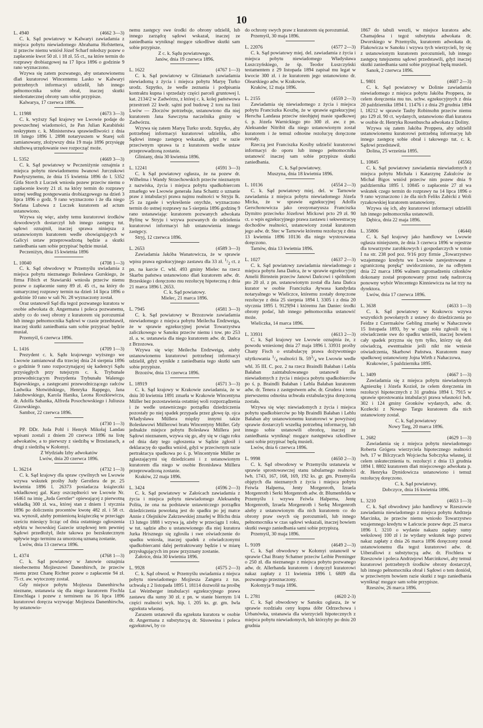10
L. 4940 (4662 3—3)
C. k. Sąd powiatowy w Kalwaryi zawiadamia z miejsca pobytu niewiadomego Abrahama Hofstettera, iż przeciw niemu wniósł Józef Scharf młodszy pozew o zapłacenie kwot 50 zł. i 18 zł. 55 ct., na które termin do rozprawy drobiazgowej na 17 lipca 1896 o godzinie 9 rano wyznaczono.
Wzywa się zatem pozwanego, aby ustanowionemu dlań kuratorowi Wincentemu Lasko w Kalwaryi potrzebnych informacyi udzielił, lub innego pełnomocnika sobie obrał, inaczej skutki niedostatecznej obrony sam sobie przypisze.
Kalwarya, 17 czerwca 1896.
L. 11988 (4673 3—3)
C. k. wyższy Sąd krajowy we Lwowie podaje do powszechnej wiadomości, że Pan Julian Karabiński reskryptem c. k. Ministerstwa sprawiedliwości z dnia 18 lutego 1896 l. 2898 notaryuszem w Starej soli zamianowany, złożywszy dnia 19 maja 1896 przysięgę służbową urzędowanie swe rozpocząć może.
L. 5352 (4669 3—3)
C. k. Sąd powiatowy w Peczeniżynie oznajmia z miejsca pobytu niewiadomemu Iwanowi Jurczukowi Pawłyszynemu, że dnia 15 kwietnia 1896 do l. 5352 Gitla Storch z Luczek wniosła pozew przeciw niemu o zapłacenie kwoty 21 zł. na który termin do rozprawy ustnej według postępowania drobiazgowego na dzień 3 lipca 1896 o godz. 9 rano wyznaczono i że dla niego Stefana Lubowa z Luczek kuratorem ad actum ustanowiono.
Wzywa się więc, ażeby temu kuratorowi środków dowodowych dostarczył lub innego zastępcę tut. sądowi oznajmił, inaczej sprawa niniejsza z ustanowionym kuratorem wedle obowiązujących w Galicyi ustaw przeprowadzoną będzie a skutki zaniedbania sam sobie przypisać będzie musiał.
Peczeniżyn, dnia 15 kwietnia 1896
L. 10040 (4708 1—3)
C. k. Sąd obwodowy w Przemyślu uwiadamia z miejsca pobytu nieznanego Bolesława Gurskiego, że firma Fibich et Stawiarski wniosła przeciw niemu pozew o zapłacenie sumy 89 zł. 45 ct., na który do sumarycznej rozprawy termin na dzień 14 lipca 1896 o godzinie 10 rano w sali Nr. 28 wyznaczony został.
Oraz ustanowił Sąd dla tegoż pozwanego kuratora w osobie adwokata dr. Angermana i poleca pozwanemu, ażeby co do swej obrony z kuratorem się porozumiał lub innego pełnomocnika Sądowi w czasie przedstawił, inaczej skutki zaniedbania sam sobie przypisać będzie musiał.
Przemyśl, 6 czerwca 1896.
L. 1416 (4709 1—3)
Prezydent c. k. Sądu krajowego wyższego we Lwowie zamianował dla trzeciej dnia 24 sierpnia 1896 o godzinie 9 rano rozpoczynającej się kadencyi Sądu przysięgłych przy tutejszym c. k. Trybunale przewodniczącym Prezydenta Trybunału Walerego Bajewskiego, a zastępcami przewodniczącego radców Ludwika Słotwińskiego, Henryka Rappego, Jana Jakubowskiego, Karola Hanika, Leona Roszkiewicza, dr. Adolfa Sahanka, Alfreda Posochowskiego i Juliusza Gizowskiego.
Sambor, 22 czerwca 1896.
(4730 1—3)
PP. DDr. Juda Pohl i Henryk Mikołaj Landau wpisani zostali z dniem 20 czerwca 1896 na listę adwokatów, a to pierwszy z siedzibą w Brzeżanach, a drugi z siedzibą w Kołomyi.
Z Wydziału Izby adwokatów
Lwów, dnia 20 czerwca 1896.
L. 36214 (4732 1—3)
C. k. Sąd krajowy dla spraw cywilnych we Lwowie wzywa wskutek prośby Judy Gerstlera de pr. 25 kwietnia 1896 l. 26373 posiadacza książeczki wkładkowej gal. Kasy oszczędności we Lwowie Nr. 16461 na imię „Juda Gerstler“ opiewającej z pierwotną wkładką 300 zł. wa., której stan z dniem 1 stycznia 1896 po doliczeniu procentów kwotę 482 zł. i 58 ct. wa. wynosił, ażeby pomienioną książeczkę w przeciągu sześciu miesięcy licząc od dnia ostatniego ogłoszenia edyktu w lwowskiej Gazecie urzędowej tem pewniej Sądowi przedłożył, ileże takowa po bezskutecznym upływie tego terminu za umorzoną uznaną zostanie.
Lwów, dnia 13 czerwca 1896.
L. 4374 (4768 1—3)
C. k. Sąd powiatowy w Janowie oznajmia nieobecnemu Mojżeszowi Danenhirsch, że przeciw niemu przez Chanę Richter pozew o zapłacenie 94 zł. 75 ct. aw. wytoczony został.
Gdy miejsce pobytu Mojżesza Danenhirscha nieznane, ustanawia się dla niego kuratorem Fischla Einschlaga i pozew z terminem na 16 lipca 1896 kuratorowi doręcza wzywając Mojżesza Danenhirscha, by ustanowio-
nemu zastępcy swe środki do obrony udzielił, lub innego zarządcę sądowi wskazał, inaczej ze zaniedbania wyniknąć mogące szkodliwe skutki sam sobie przypisze.
Z c. k. Sądu powiatowego.
Janów, dnia 19 czerwca 1896.
L. 1622 (4767 1—3)
C. k. Sąd powiatowy w Glinianach zawiadamia niewiadomą z życia i miejsca pobytu Maryę Turko urodz. Szpytko, że wedle zeznania i podpisania kontraktu kupna i sprzedaży części parceli gruntowej l. kat. 2134/2 w Zadwórzu, z której c. k. kolej państwowa przestrzeń 22 kwdr. sążni pod budowę 2 toru na linii Lwów — Złoczów potrzebuje, ustanowiono dla niej kuratorem Jana Sawczyna naczelnika gminy w Zadwórzu.
Wzywa się zatem Maryę Turko urodz. Szpytko, aby potrzebnej informacyi kuratorowi udzieliła, albo Sądowi innego zastępcę wskazała, gdyż w razie przeciwnym sprawa ta z kuratorem wedle ustaw przeprowadzoną zostanie.
Gliniany, dnia 30 kwietnia 1896.
L. 12241 (4591 3—3)
C. k Sąd powiatowy ogłasza, że na pozew dr. Wilhelma i Wandy Strzechowskich przeciw nieznanym z nazwiska, życia i miejsca pobytu spadkobiercom zmarłego we Lwowie generała Jana Schantz o uznanie praw z intabulacyi prawa najmu realności w Stryju lk. 25 za zgasłe i wykreślenie onychże, wyznaczono termin do ustnej rozprawy na 5 sierpnia 1896 godzinę 9 rano ustanawiając kuratorem pozwanych adwokata Bylinę w Stryju i wzywa pozwanych do udzielenia kuratorowi informacyi lub ustanowienia innego zastępcy.
Stryj, 12 czerwca 1896.
L. 2653 (4589 3—3)
Zawiadamia Jakóba Wanatowicza, że w sprawie wpisu prawa egzekucyjnego zastawu dla 33 zł. 1/2 ct. z pn. na karcie C. whl. 493 gminy Mielec na rzecz Skarbu państwa ustanowiono dlań kuratorem adw. dr. Brzeskiego i doręczono mu rezolucyę hipoteczną z dnia 21 marca 1896 l. 2653.
C. k. Sąd powiatowy.
Mielec, 21 marca 1896.
L. 7945 (4581 3—3)
C. k. Sąd powiatowy w Brzozowie zawiadamia niewiadomego z miejsca pobytu Meilecha Endzweiga, że w sprawie egzekucyjnej powiat Towarzystwa zaliczkowego w Sanoku przeciw niemu i tow. pto 253 zł. a. w. ustanawia dla niego kuratorem adw. dr. Dańca z Brzozowa.
Wzywa się więc Meilecha Endzweiga, ażeby ustanowionemu kuratorowi potrzebnej informacyi udzielił, gdyż wynikłe z zaniedbania tego skutki sam sobie przypisze.
Brzozów, dnia 13 czerwca 1896.
L. 18919 (4571 3—3)
C. k. Sąd krajowy w Krakowie zawiadamia, że w dniu 30 kwietnia 1891 zmarła w Krakowie Wincentyna Müller bez pozostawienia ostatniej woli rozporządzenia i że wedle ustawniczego porządku dziedziczenia pozostały po niej spadek przypada przez głowę śp. ojca Władysława Müllera między innymi także Bolesławowi Müllerowi bratu Wincentyny Müller. Gdy jednakże miejsce pobytu Bolesława Müllera jest Sądowi nieznanem, wzywa się go, aby się w ciągu roku od dnia daty tego ogłoszenia w Sądzie zgłosił i deklaracyę do spadku wniósł, gdyż w przeciwnym razie pertraktacya spadkowa po ś. p. Wincentynie Müller ze zgłaszającymi się dziedzicami i z ustanowionym kuratorem dla niego w osobie Bronisława Müllera przeprowadzoną zostanie.
Kraków, 22 maja 1896.
L. 3424 (4596 2—3)
C. k. Sąd powiatowy w Załoścach zawiadamia z życia i miejsca pobytu niewiadomego Aleksandrę Polita, że ona na podstawie ustawniczego porządku dziedziczenia powołaną jest do spadku po jej matce Annie z Olejników Zakrzewskiej zmarłej w Blichu dnia 13 lutego 1888 i wzywa ją, ażeby w przeciągu 1 roku, w tut. sądzie albo u ustanowionego dla niej kuratora Jurka Hrisznego się zgłosiła i swe oświadczenie do spadku wniosła, inaczej spadek z oświadczonymi spadkobiercami dalej pertraktowany będzie i w miarę przysługujących im praw przyznany zostanie.
Załośce, dnia 30 kwietnia 1896.
L. 9928 (4575 2—3)
C. k. Sąd obwod. w Przemyślu uwiadamia z niejsca pobytu niewiadomego Mojżesza Zangera z tus. uchwałą z 2 listopada 1895 l. 18114 dozwolił na prośbę Lai Weinberger intabulacyi egzekucyjnego prawa zastawu dla sumy 30 zł. z pn. w stanie biernym 1/4 części realności wyk. hip. l. 205 ks. gr. gm. Iwla egzekuta własnej.
Zarazem ustanowił dla egzekuta kuratora w osobie dr. Angermana z substytucyą dr. Süssweina i poleca egzekutowi, by co
do ochrony swych praw z kuratorem się porozumiał.
Przemyśl, 30 maja 1896.
L. 22076 (4577 2—3)
C. k. Sąd powiatowy miej. del. zawiadamia z życia i miejsca pobytu niewiadomego Władysława Łuszczyńskiego, że śp. Teodor Łuszczyński testamentem z 29 listopada 1894 zapisał mu legat w kwocie 300 zł. i że kuratorem jego ustanowiono dr. Olearskiego adw. w Krakowie.
Kraków, 12 maja 1896.
L. 2155 (4559 2—3)
Zawiadamia się niewiadomego z życia i miejsca pobytu Franciszka Koszbę, że w sprawie egzekucyjnej Herscha Landaua przeciw nieobjętej masie spadkowej ś. p. Józefa Warnickiego pto 300 zł. aw. z pn. Aleksander Nitribit dla niego ustanowionym został kuratorem i że temuż odnośne rezolucyę doręczone zostały.
Rzeczą jest Franciszka Kosiby udzielić kuratorowi informacyi do oporu lub innego pełnomocnika ustanowić inaczej sam sobie przypisze skutki zaniedbania.
C. k. Sąd powiatowy.
Muszyna, dnia 18 kwietnia 1896.
L. 10136 (4554 2—3)
C. k. Sąd powiatowy miej. del. w Tarnowie zawiadamia z miejsca pobytu niewiadomego Józefa Micka, że w sprawie egzekucyjnej Adolfa Gerschonowicza jako cessyonaryusza Franciszka Dymitro przeciwko Józefowi Mickowi pcto 29 zł. 90 ct. o wpis egzekucyjnego prawa zastawu i sekwestracyę dochodów realności, ustanowiony został kuratorem jego adw. dr. Stec w Tarnowie któremu rezolucyę z dnia 13 kwietnia 1896 10136 dla niego wystosowana doręczono.
Tarnów, dnia 13 kwietnia 1896.
L. 1027 (4637 2—3)
C. k. Sąd powiatowy zawiadamia niewiadomego z miejsca pobytu Jana Dańca, że w sprawie egzekucyjnej Amelii Birnstein przeciw Janowi Dańcowi i spólnikom pto 20 zł. z pn. ustanowionym został dla Jana Dańca kurator w osobie Franciszka Aywasa kandydata notaryalnego w Wieliczce, któremu zostały doręczone rezolucye z dnia 25 sierpnia 1894 l. 3305 i z dnia 20 stycznia 1895 l. 9129|94 i któremu Jan Daniec środki obrony podać, lub innego pełnomocnika ustanowić może.
Wieliczka, 14 marca 1896.
L. 33931 (4613 2—3)
C. k. Sąd krajowy we Lwowie oznajmia że, z powodu wniesionej dnia 27 maja 1896 l. 33931 prośby Chany Fisch o extabulacyę prawa dożywotniego użytkowania 1/4 realności lk. 593/4 we Lwowie wedle whl. 35 III. C. poz. 2 na rzecz Braindli Bałaban i Lebla Bałaban zaintabulowanego ustanowił dla niewiadomych z życia i miejsca pobytu spadkobierców po ś. p. Braindli Bałaban i Lebla Bałaban kuratorem adw. dr. Tenera z zastępstwem adw. dr. Grudera i temu pierwszemu odnośna uchwała extabulacyjna doręczoną została.
Wzywa się więc niewiadomych z życia i miejsca pobytu spadkobierców po błp Braindli Bałaban i Leblu Bałaban aby ustanowionemu kuratorowi w powyższej sprawie dostarczyli wszelką potrzebną informacyę, lub innego sobie ustanowili obrońcę, inaczej ze zaniedbania wyniknąć mogące następstwa szkodliwe sami sobie przypisać będą musieli.
Lwów, dnia 6 czerwca 1896.
L. 9998 (4650 2—3)
C. k. Sąd obwodowy w Przemyślu ustanawia w sprawie sprostowawczej stanu tabularnego realności lwh. 1743, 167, 168, 169, 192 ks. gr. gm. Przemyśla objętych dla nieznanych z życia i miejsca pobytu Feiwla Halperna, Jenty Morgenroth, Izraela Morgenroth i Serki Morgenroth adw. dr. Blumenfelda w Przemyślu i wzywa Feiwla Halperna, Jentę Morgenroth, Izraela Morgenroth i Serkę Morgenroth ażeby z ustanowionym dla nich kuratorem co do obrony praw swych się porozumieli, lub innego pełnomocnika w czas sądowi wskazali, inaczej bowiem skutki swego zaniedbania sami sobie przypiszą.
Przemyśl, 30 maja 1896.
L. 9109 (4649 2—3)
C. k. Sąd obwodowy w Kołomyi ustanowił w sprawie Chai Brany Schatner przeciw Leibie Preminger o 250 zł. dla nieznanego z miejsca pobytu pozwanego adw. dr. Allerhanda kuratorem i doręczył kuratorowi nakaz zapłaty z 11 kwietnia 1896 l. 6809 dla pozwanego przeznaczony.
Kołomyja 9 maja 1896.
L. 2781 (4620 2-3)
C. k. Sąd obwodowy w Sanoku ogłasza, że w sprawie rozdziału ceny kupna dóbr Odrzechowa i Urbanówka, ustanawia dla wierzycieli hipotecznych z miejsca pobytu niewiadomych, lub którzyby po dniu 20 grudnia
1867 do tabuli weszli, w miejsce kuratora adw. Chamajdesa i tegoż substytuta adwokata dr. Dworskiego w Przemyślu, kuratorem adwokata dr. Flakowicza w Sanoku i wzywa tych wierzycieli, by się z ustanowionym kuratorem porozumieli, lub innego zastępcę tutejszemu sądowi przedstawili, gdyż inaczej skutki zaniedbania sami sobie przypisać będą musieli.
Sanok, 2 czerwca 1896.
L. 9801 (4607 2—3)
C. k. Sąd powiatowy w Dolinie zawiadamia niewiadomego z miejsca pobytu Jakóba Proppera, że celem doręczenia mu tus. uchw. egzekucyjnych z dnia 20 października 1894 l. 11476 i z dnia 29 grudnia 1894 l. 18212 w sprawie Tauby Robinsohn przeciw niemu pto 129 zł. 90 ct. wydanych, ustanowiono dlań kuratora w osobie dr. Henryka Rosenbuscha adwokata z Doliny.
Wzywa się zatem Jakóba Proppera, aby udzielił ustanowionemu kuratorowi potrzebną informacyę lub innego zastępcę sobie obrał i takowego tut. c. k. Sądowi przedstawił.
Dolina, 25 września 1895.
L. 10845 (4556)
C. k. Sąd powiatowy zawiadamia niewiadomych z miejsca pobytu Michała i Katarzynę Zakulców że Michał Bigos wniósł przeciw nim pozew dnia 9 października 1895 l. 10845 o zapłacenie 27 zł wa wskutek czego termin do rozprawy na 14 lipca 1896 o 9 rano wyznaczono i że dla nich Feliks Zabicki z Woli ryzakowskiej kuratorem ustanowiony.
Wzywa się ich, aby kuratorowi informacyi udzielili lub innego pełnomocnika ustanowili.
Dębica, dnia 22 maja 1896.
L. 35806 (4644)
C. k. Sąd krajowy jako handlowy we Lwowie ogłasza niniejszem, że dnia 3 czerwca 1896 w rejestrze dla towarzystw zarobkowych i gospodarczych w tomie I na str. 238 pod poz. 9/16 przy firmie „Towarzystwo wzajemnego kredytu we Lwowie zarejestrowane z ograniczoną poręką“ uwidoczniono, że na odbytem dnia 22 marca 1896 walnem zgromadzeniu członków dokonany został proponowany przez radę nadzorczą ponowny wybór Wincentego Kinniewicza na lat trzy na dyrektora.
Lwów, dnia 17 czerwca 1896.
L. 3638 (4633 1—3)
C. k. Sąd powiatowy w Krakowcu wzywa wszystkich powołanych z ustawy do dziedziczenia po Feidze z Czermaków Gebling zmarłej w Nahaczowie 15 listopada 1893, by w ciągu roku zgłosili się i oświadczenie swe do spadku wnieśli, inaczej bowiem cały spadek przyzna się tym tylko, którzy się doń oświadczą, ewentualnie jeśli nikt nie wniesie oświadczenia, Skarbowi Państwa. Kuratorem masy spadkowej ustanowiony Jojna Wirth z Nahaczowa.
Krakowiec, 5 października 1895.
L. 3409 (4667 1—3)
Zawiadamia się z miejsca pobytu niewiadomych Agnieszkę i Józefa Kozioł, że celem doręczenia im rezolucyi hipotecznych z 31 grudnia 1894 l. 7915 w sprawie sprostowania intabulacyi prawa własności lwh. 302 i 124 gminy Gronków wydanych, adw. dr. Kozłecki z Nowego Targu kuratorem dla nich ustanowiony został.
C. k. Sąd powiatowy
Nowy Targ, 20 marca 1896.
L. 2682 (4629 1—3)
Zawiadamia się z miejsca pobytu niewiadomego Roberta Grógera wierzyciela hipotecznego realności lwh. 17 w Bilczycach Wojciecha Sobczyka własnej, iż celem uskutecznienia ts. rezolucyi z dnia 13 grudnia 1894 l. 8802 kuratorem dlań miejscowego adwokata p. dr. Henryka Dynidowicza ustanowiono i temuż rezolucyę doręczono.
C. k. Sąd powiatowy.
Dobczyce, dnia 16 kwietnia 1896.
L. 3210 (4653 1—3)
C. k. Sąd obwodowy jako handlowy w Rzeszowie zawiadamia niewiadomego z miejsca pobytu Andrzeja Marcinka, że przeciw niemu wniosło Towarzystwo wzajemnego kredytu w Łańcucie pozew depr. 25 marca 1896 l. 3210 o wydanie nakazu zapłaty sumy wekslowej 100 zł i że wydany wskutek tego pozwu nakaz zapłaty z dnia 26 marca 1896 doręczony został ustanowionemu dla tegoż kuratorowi adw. dr. Uiberallowi z substytucyą adw. dr. Fischlera w Rzeszowie i poleca Andrzejowi Marcinkowi, aby temuż kuratorowi potrzebnych środków obrony dostarczył, lub innego pełnomocnika obrał i Sądowi o tem doniósł, w przeciwnym bowiem razie skutki z tego zaniedbania wyniknąć mogące sam sobie przypisze.
Rzeszów, 26 marca 1896.